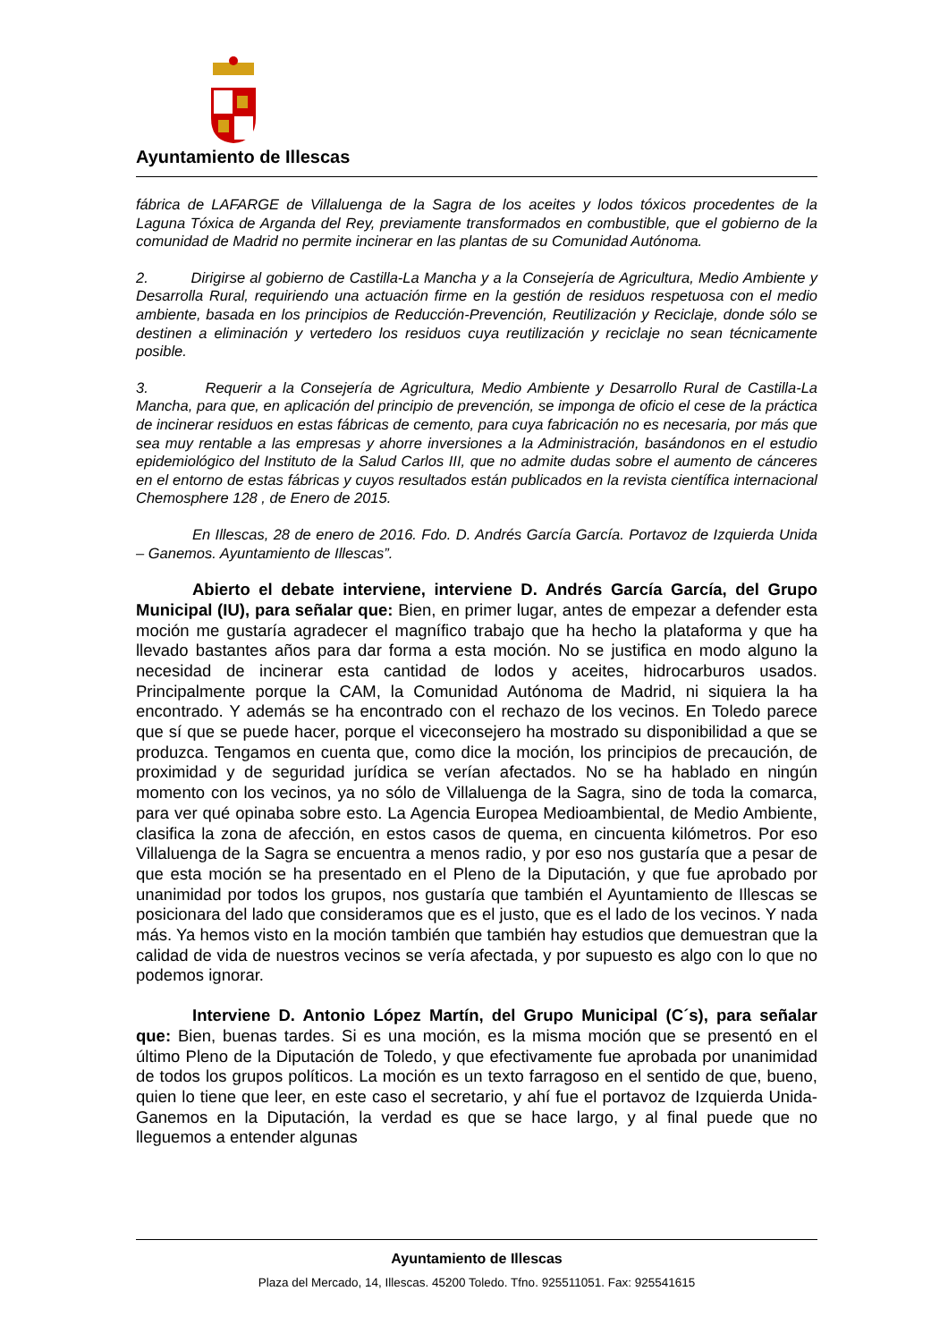Ayuntamiento de Illescas
fábrica de LAFARGE de Villaluenga de la Sagra de los aceites y lodos tóxicos procedentes de la Laguna Tóxica de Arganda del Rey, previamente transformados en combustible, que el gobierno de la comunidad de Madrid no permite incinerar en las plantas de su Comunidad Autónoma.
2. Dirigirse al gobierno de Castilla-La Mancha y a la Consejería de Agricultura, Medio Ambiente y Desarrolla Rural, requiriendo una actuación firme en la gestión de residuos respetuosa con el medio ambiente, basada en los principios de Reducción-Prevención, Reutilización y Reciclaje, donde sólo se destinen a eliminación y vertedero los residuos cuya reutilización y reciclaje no sean técnicamente posible.
3. Requerir a la Consejería de Agricultura, Medio Ambiente y Desarrollo Rural de Castilla-La Mancha, para que, en aplicación del principio de prevención, se imponga de oficio el cese de la práctica de incinerar residuos en estas fábricas de cemento, para cuya fabricación no es necesaria, por más que sea muy rentable a las empresas y ahorre inversiones a la Administración, basándonos en el estudio epidemiológico del Instituto de la Salud Carlos III, que no admite dudas sobre el aumento de cánceres en el entorno de estas fábricas y cuyos resultados están publicados en la revista científica internacional Chemosphere 128 , de Enero de 2015.
En Illescas, 28 de enero de 2016. Fdo. D. Andrés García García. Portavoz de Izquierda Unida – Ganemos. Ayuntamiento de Illescas”.
Abierto el debate interviene, interviene D. Andrés García García, del Grupo Municipal (IU), para señalar que: Bien, en primer lugar, antes de empezar a defender esta moción me gustaría agradecer el magnífico trabajo que ha hecho la plataforma y que ha llevado bastantes años para dar forma a esta moción. No se justifica en modo alguno la necesidad de incinerar esta cantidad de lodos y aceites, hidrocarburos usados. Principalmente porque la CAM, la Comunidad Autónoma de Madrid, ni siquiera la ha encontrado. Y además se ha encontrado con el rechazo de los vecinos. En Toledo parece que sí que se puede hacer, porque el viceconsejero ha mostrado su disponibilidad a que se produzca. Tengamos en cuenta que, como dice la moción, los principios de precaución, de proximidad y de seguridad jurídica se verían afectados. No se ha hablado en ningún momento con los vecinos, ya no sólo de Villaluenga de la Sagra, sino de toda la comarca, para ver qué opinaba sobre esto. La Agencia Europea Medioambiental, de Medio Ambiente, clasifica la zona de afección, en estos casos de quema, en cincuenta kilómetros. Por eso Villaluenga de la Sagra se encuentra a menos radio, y por eso nos gustaría que a pesar de que esta moción se ha presentado en el Pleno de la Diputación, y que fue aprobado por unanimidad por todos los grupos, nos gustaría que también el Ayuntamiento de Illescas se posicionara del lado que consideramos que es el justo, que es el lado de los vecinos. Y nada más. Ya hemos visto en la moción también que también hay estudios que demuestran que la calidad de vida de nuestros vecinos se vería afectada, y por supuesto es algo con lo que no podemos ignorar.
Interviene D. Antonio López Martín, del Grupo Municipal (C´s), para señalar que: Bien, buenas tardes. Si es una moción, es la misma moción que se presentó en el último Pleno de la Diputación de Toledo, y que efectivamente fue aprobada por unanimidad de todos los grupos políticos. La moción es un texto farragoso en el sentido de que, bueno, quien lo tiene que leer, en este caso el secretario, y ahí fue el portavoz de Izquierda Unida-Ganemos en la Diputación, la verdad es que se hace largo, y al final puede que no lleguemos a entender algunas
Ayuntamiento de Illescas
Plaza del Mercado, 14, Illescas. 45200 Toledo. Tfno. 925511051. Fax: 925541615